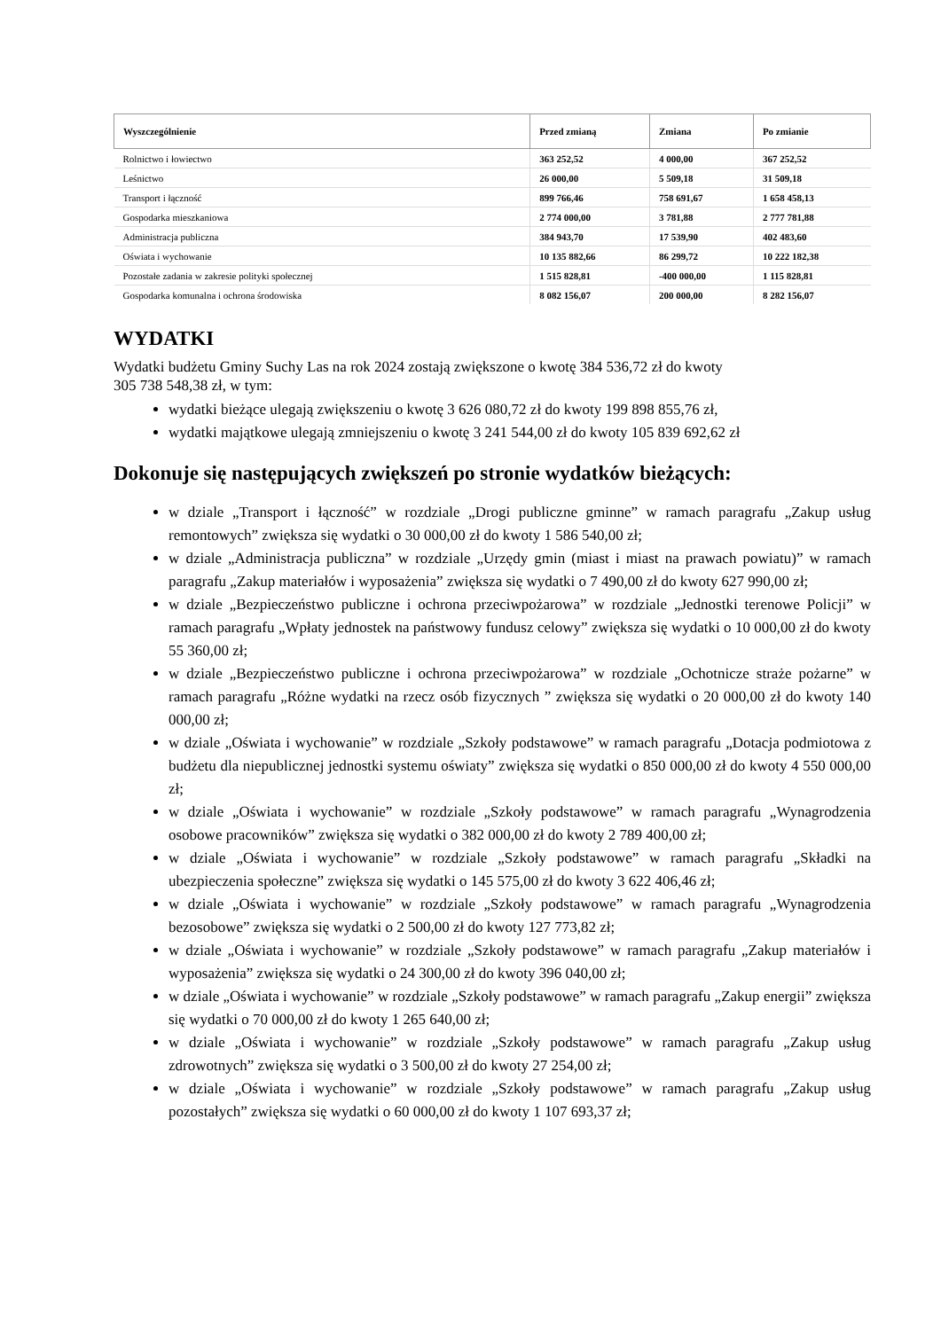| Wyszczególnienie | Przed zmianą | Zmiana | Po zmianie |
| --- | --- | --- | --- |
| Rolnictwo i łowiectwo | 363 252,52 | 4 000,00 | 367 252,52 |
| Leśnictwo | 26 000,00 | 5 509,18 | 31 509,18 |
| Transport i łączność | 899 766,46 | 758 691,67 | 1 658 458,13 |
| Gospodarka mieszkaniowa | 2 774 000,00 | 3 781,88 | 2 777 781,88 |
| Administracja publiczna | 384 943,70 | 17 539,90 | 402 483,60 |
| Oświata i wychowanie | 10 135 882,66 | 86 299,72 | 10 222 182,38 |
| Pozostałe zadania w zakresie polityki społecznej | 1 515 828,81 | -400 000,00 | 1 115 828,81 |
| Gospodarka komunalna i ochrona środowiska | 8 082 156,07 | 200 000,00 | 8 282 156,07 |
WYDATKI
Wydatki budżetu Gminy Suchy Las na rok 2024 zostają zwiększone o kwotę 384 536,72 zł do kwoty
305 738 548,38 zł, w tym:
wydatki bieżące ulegają zwiększeniu o kwotę 3 626 080,72 zł do kwoty 199 898 855,76 zł,
wydatki majątkowe ulegają zmniejszeniu o kwotę 3 241 544,00 zł do kwoty 105 839 692,62 zł
Dokonuje się następujących zwiększeń po stronie wydatków bieżących:
w dziale „Transport i łączność” w rozdziale „Drogi publiczne gminne” w ramach paragrafu „Zakup usług remontowych” zwiększa się wydatki o 30 000,00 zł do kwoty 1 586 540,00 zł;
w dziale „Administracja publiczna” w rozdziale „Urzędy gmin (miast i miast na prawach powiatu)” w ramach paragrafu „Zakup materiałów i wyposażenia” zwiększa się wydatki o 7 490,00 zł do kwoty 627 990,00 zł;
w dziale „Bezpieczeństwo publiczne i ochrona przeciwpożarowa” w rozdziale „Jednostki terenowe Policji” w ramach paragrafu „Wpłaty jednostek na państwowy fundusz celowy” zwiększa się wydatki o 10 000,00 zł do kwoty 55 360,00 zł;
w dziale „Bezpieczeństwo publiczne i ochrona przeciwpożarowa” w rozdziale „Ochotnicze straże pożarne” w ramach paragrafu „Różne wydatki na rzecz osób fizycznych ” zwiększa się wydatki o 20 000,00 zł do kwoty 140 000,00 zł;
w dziale „Oświata i wychowanie” w rozdziale „Szkoły podstawowe” w ramach paragrafu „Dotacja podmiotowa z budżetu dla niepublicznej jednostki systemu oświaty” zwiększa się wydatki o 850 000,00 zł do kwoty 4 550 000,00 zł;
w dziale „Oświata i wychowanie” w rozdziale „Szkoły podstawowe” w ramach paragrafu „Wynagrodzenia osobowe pracowników” zwiększa się wydatki o 382 000,00 zł do kwoty 2 789 400,00 zł;
w dziale „Oświata i wychowanie” w rozdziale „Szkoły podstawowe” w ramach paragrafu „Składki na ubezpieczenia społeczne” zwiększa się wydatki o 145 575,00 zł do kwoty 3 622 406,46 zł;
w dziale „Oświata i wychowanie” w rozdziale „Szkoły podstawowe” w ramach paragrafu „Wynagrodzenia bezosobowe” zwiększa się wydatki o 2 500,00 zł do kwoty 127 773,82 zł;
w dziale „Oświata i wychowanie” w rozdziale „Szkoły podstawowe” w ramach paragrafu „Zakup materiałów i wyposażenia” zwiększa się wydatki o 24 300,00 zł do kwoty 396 040,00 zł;
w dziale „Oświata i wychowanie” w rozdziale „Szkoły podstawowe” w ramach paragrafu „Zakup energii” zwiększa się wydatki o 70 000,00 zł do kwoty 1 265 640,00 zł;
w dziale „Oświata i wychowanie” w rozdziale „Szkoły podstawowe” w ramach paragrafu „Zakup usług zdrowotnych” zwiększa się wydatki o 3 500,00 zł do kwoty 27 254,00 zł;
w dziale „Oświata i wychowanie” w rozdziale „Szkoły podstawowe” w ramach paragrafu „Zakup usług pozostałych” zwiększa się wydatki o 60 000,00 zł do kwoty 1 107 693,37 zł;